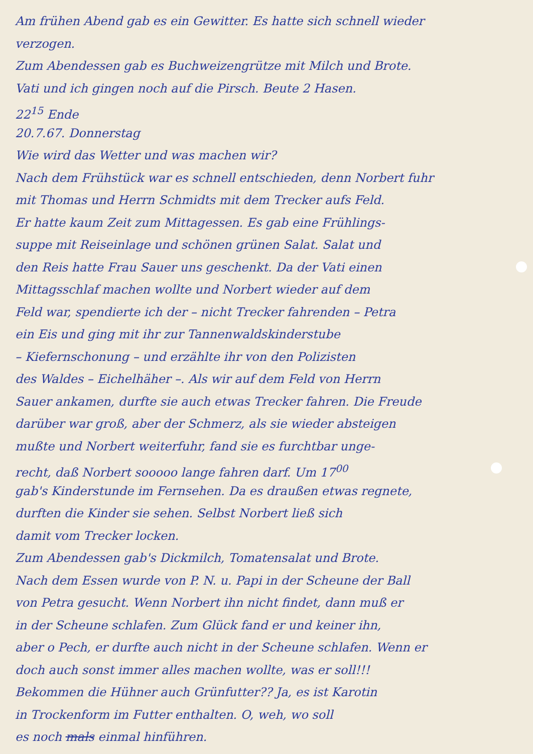Am frühen Abend gab es ein Gewitter. Es hatte sich schnell wieder
verzogen.
Zum Abendessen gab es Buchweizengrütze mit Milch und Brote.
Vati und ich gingen noch auf die Pirsch. Beute 2 Hasen.
22<sup>15</sup> Ende
20.7.67. Donnerstag
Wie wird das Wetter und was machen wir?
Nach dem Frühstück war es schnell entschieden, denn Norbert fuhr
mit Thomas und Herrn Schmidts mit dem Trecker aufs Feld.
Er hatte kaum Zeit zum Mittagessen. Es gab eine Frühlings-
suppe mit Reiseinlage und schönen grünen Salat. Salat und
den Reis hatte Frau Sauer uns geschenkt. Da der Vati einen
Mittagsschlaf machen wollte und Norbert wieder auf dem
Feld war, spendierte ich der – nicht Trecker fahrenden – Petra
ein Eis und ging mit ihr zur Tannenwaldskinderstube
– Kiefernschonung – und erzählte ihr von den Polizisten
des Waldes – Eichelhäher –. Als wir auf dem Feld von Herrn
Sauer ankamen, durfte sie auch etwas Trecker fahren. Die Freude
darüber war groß, aber der Schmerz, als sie wieder absteigen
mußte und Norbert weiterfuhr, fand sie es furchtbar unge-
recht, daß Norbert sooooo lange fahren darf. Um 17<sup>00</sup>
gab's Kinderstunde im Fernsehen. Da es draußen etwas regnete,
durften die Kinder sie sehen. Selbst Norbert ließ sich
damit vom Trecker locken.
Zum Abendessen gab's Dickmilch, Tomatensalat und Brote.
Nach dem Essen wurde von P. N. u. Papi in der Scheune der Ball
von Petra gesucht. Wenn Norbert ihn nicht findet, dann muß er
in der Scheune schlafen. Zum Glück fand er und keiner ihn,
aber o Pech, er durfte auch nicht in der Scheune schlafen. Wenn er
doch auch sonst immer alles machen wollte, was er soll!!!
Bekommen die Hühner auch Grünfutter?? Ja, es ist Karotin
in Trockenform im Futter enthalten. O, weh, wo soll
es noch mals einmal hinführen.